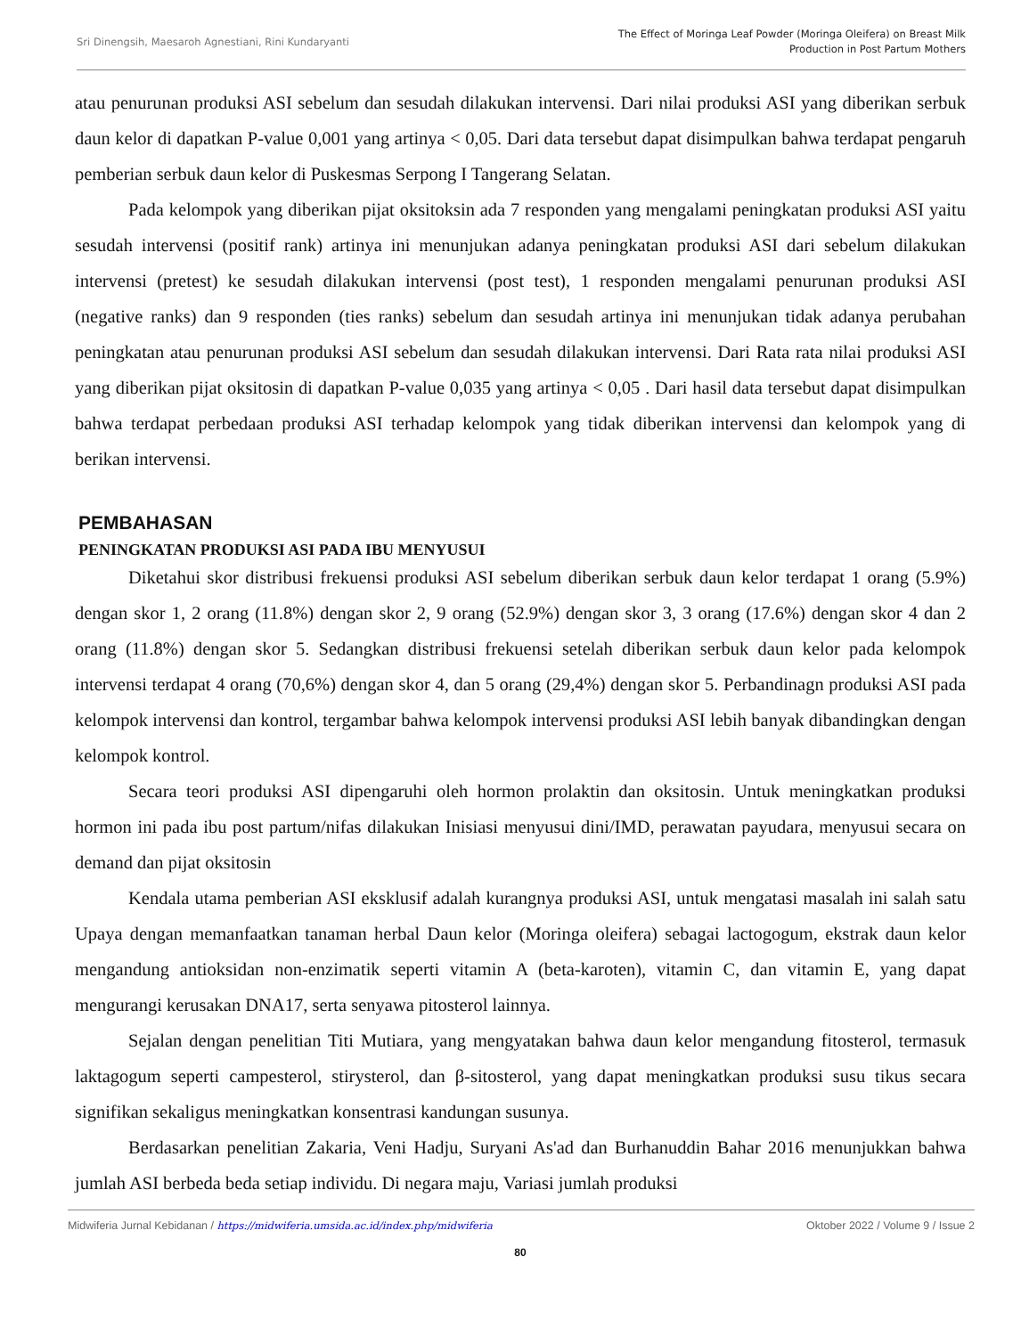Sri Dinengsih, Maesaroh Agnestiani, Rini Kundaryanti
The Effect of Moringa Leaf Powder (Moringa Oleifera) on Breast Milk
Production in Post Partum Mothers
atau penurunan produksi ASI sebelum dan sesudah dilakukan intervensi. Dari nilai produksi ASI yang diberikan serbuk daun kelor di dapatkan P-value 0,001 yang artinya < 0,05. Dari data tersebut dapat disimpulkan bahwa terdapat pengaruh pemberian serbuk daun kelor di Puskesmas Serpong I Tangerang Selatan.
Pada kelompok yang diberikan pijat oksitoksin ada 7 responden yang mengalami peningkatan produksi ASI yaitu sesudah intervensi (positif rank) artinya ini menunjukan adanya peningkatan produksi ASI dari sebelum dilakukan intervensi (pretest) ke sesudah dilakukan intervensi (post test), 1 responden mengalami penurunan produksi ASI (negative ranks) dan 9 responden (ties ranks) sebelum dan sesudah artinya ini menunjukan tidak adanya perubahan peningkatan atau penurunan produksi ASI sebelum dan sesudah dilakukan intervensi. Dari Rata rata nilai produksi ASI yang diberikan pijat oksitosin di dapatkan P-value 0,035 yang artinya < 0,05 . Dari hasil data tersebut dapat disimpulkan bahwa terdapat perbedaan produksi ASI terhadap kelompok yang tidak diberikan intervensi dan kelompok yang di berikan intervensi.
PEMBAHASAN
PENINGKATAN PRODUKSI ASI PADA IBU MENYUSUI
Diketahui skor distribusi frekuensi produksi ASI sebelum diberikan serbuk daun kelor terdapat 1 orang (5.9%) dengan skor 1, 2 orang (11.8%) dengan skor 2, 9 orang (52.9%) dengan skor 3, 3 orang (17.6%) dengan skor 4 dan 2 orang (11.8%) dengan skor 5. Sedangkan distribusi frekuensi setelah diberikan serbuk daun kelor pada kelompok intervensi terdapat 4 orang (70,6%) dengan skor 4, dan 5 orang (29,4%) dengan skor 5. Perbandinagn produksi ASI pada kelompok intervensi dan kontrol, tergambar bahwa kelompok intervensi produksi ASI lebih banyak dibandingkan dengan kelompok kontrol.
Secara teori produksi ASI dipengaruhi oleh hormon prolaktin dan oksitosin. Untuk meningkatkan produksi hormon ini pada ibu post partum/nifas dilakukan Inisiasi menyusui dini/IMD, perawatan payudara, menyusui secara on demand dan pijat oksitosin
Kendala utama pemberian ASI eksklusif adalah kurangnya produksi ASI, untuk mengatasi masalah ini salah satu Upaya dengan memanfaatkan tanaman herbal Daun kelor (Moringa oleifera) sebagai lactogogum, ekstrak daun kelor mengandung antioksidan non-enzimatik seperti vitamin A (beta-karoten), vitamin C, dan vitamin E, yang dapat mengurangi kerusakan DNA17, serta senyawa pitosterol lainnya.
Sejalan dengan penelitian Titi Mutiara, yang mengyatakan bahwa daun kelor mengandung fitosterol, termasuk laktagogum seperti campesterol, stirysterol, dan β-sitosterol, yang dapat meningkatkan produksi susu tikus secara signifikan sekaligus meningkatkan konsentrasi kandungan susunya.
Berdasarkan penelitian Zakaria, Veni Hadju, Suryani As'ad dan Burhanuddin Bahar 2016 menunjukkan bahwa jumlah ASI berbeda beda setiap individu. Di negara maju, Variasi jumlah produksi
Midwiferia Jurnal Kebidanan / https://midwiferia.umsida.ac.id/index.php/midwiferia
Oktober 2022 / Volume 9 / Issue 2
80